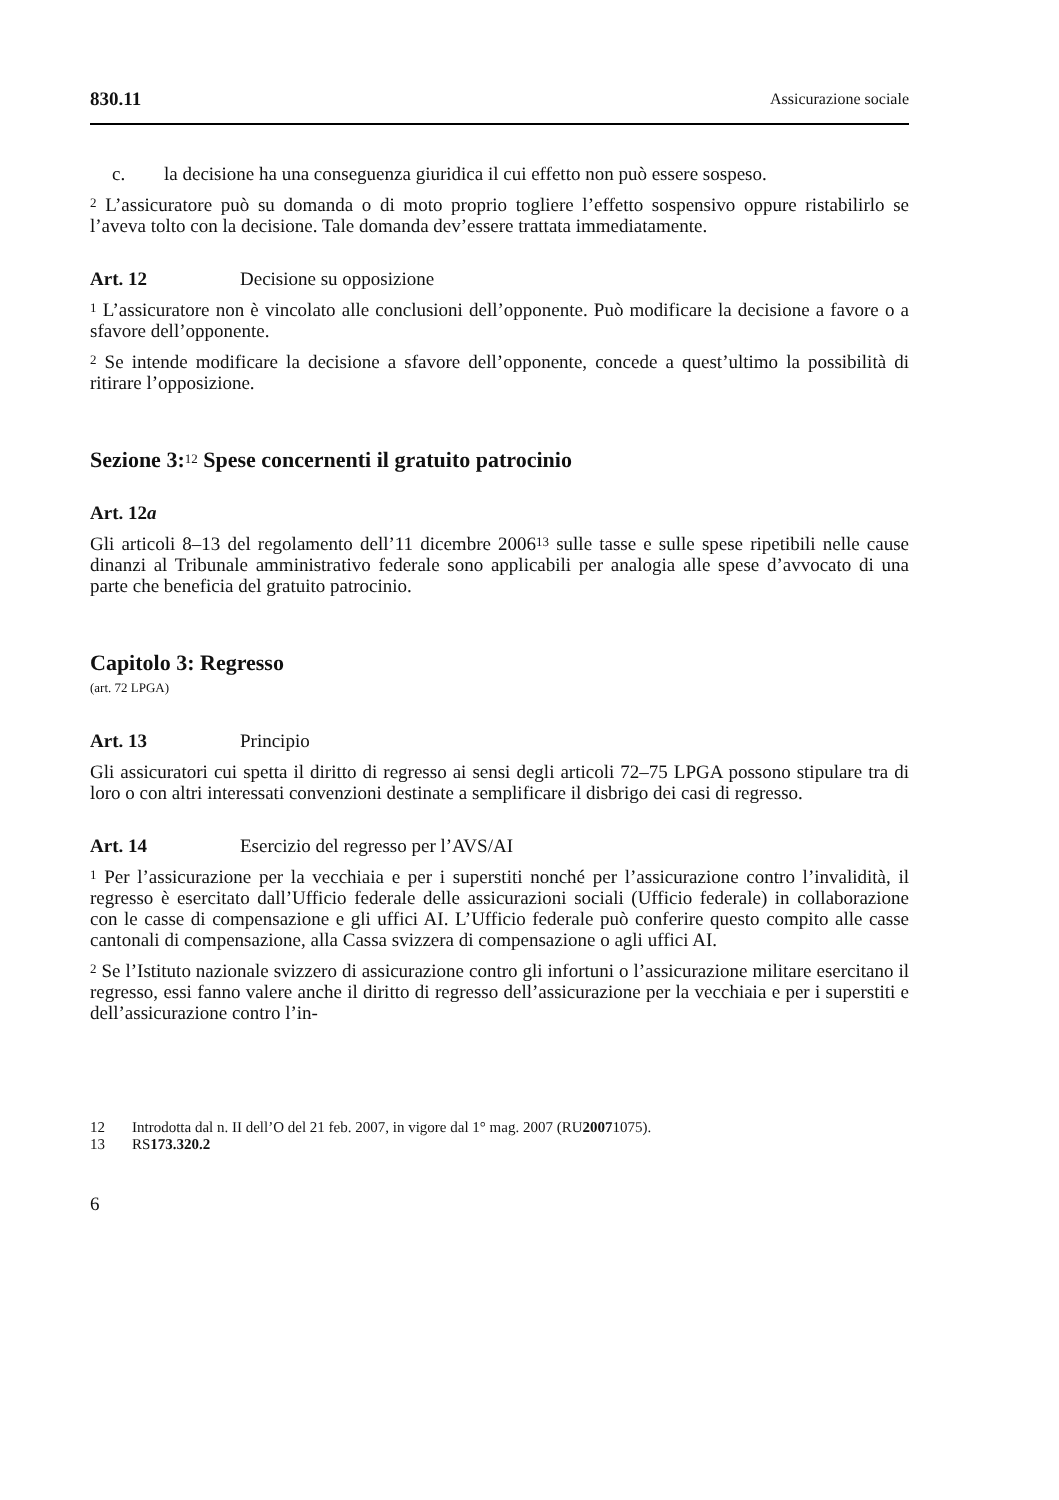830.11 Assicurazione sociale
c. la decisione ha una conseguenza giuridica il cui effetto non può essere sospeso.
<sup>2</sup> L’assicuratore può su domanda o di moto proprio togliere l’effetto sospensivo oppure ristabilirlo se l’aveva tolto con la decisione. Tale domanda dev’essere trattata immediatamente.
Art. 12 Decisione su opposizione
<sup>1</sup> L’assicuratore non è vincolato alle conclusioni dell’opponente. Può modificare la decisione a favore o a sfavore dell’opponente.
<sup>2</sup> Se intende modificare la decisione a sfavore dell’opponente, concede a quest’ultimo la possibilità di ritirare l’opposizione.
Sezione 3:<sup>12</sup> Spese concernenti il gratuito patrocinio
Art. 12a
Gli articoli 8–13 del regolamento dell’11 dicembre 2006<sup>13</sup> sulle tasse e sulle spese ripetibili nelle cause dinanzi al Tribunale amministrativo federale sono applicabili per analogia alle spese d’avvocato di una parte che beneficia del gratuito patrocinio.
Capitolo 3: Regresso
(art. 72 LPGA)
Art. 13 Principio
Gli assicuratori cui spetta il diritto di regresso ai sensi degli articoli 72–75 LPGA possono stipulare tra di loro o con altri interessati convenzioni destinate a semplificare il disbrigo dei casi di regresso.
Art. 14 Esercizio del regresso per l’AVS/AI
<sup>1</sup> Per l’assicurazione per la vecchiaia e per i superstiti nonché per l’assicurazione contro l’invalidità, il regresso è esercitato dall’Ufficio federale delle assicurazioni sociali (Ufficio federale) in collaborazione con le casse di compensazione e gli uffici AI. L’Ufficio federale può conferire questo compito alle casse cantonali di compensazione, alla Cassa svizzera di compensazione o agli uffici AI.
<sup>2</sup> Se l’Istituto nazionale svizzero di assicurazione contro gli infortuni o l’assicurazione militare esercitano il regresso, essi fanno valere anche il diritto di regresso dell’assicurazione per la vecchiaia e per i superstiti e dell’assicurazione contro l’in-
12 Introdotta dal n. II dell’O del 21 feb. 2007, in vigore dal 1° mag. 2007 (RU 2007 1075).
13 RS 173.320.2
6